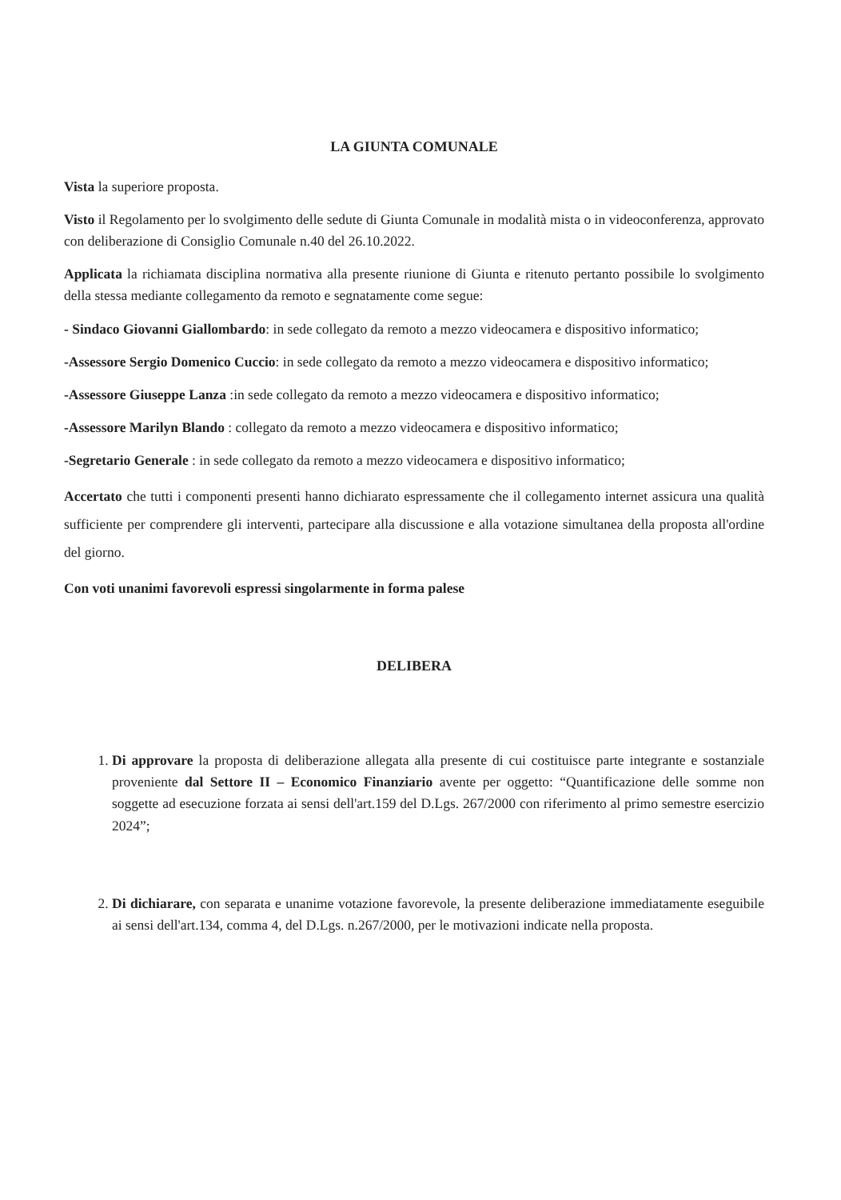LA GIUNTA COMUNALE
Vista la superiore proposta.
Visto il Regolamento per lo svolgimento delle sedute di Giunta Comunale in modalità mista o in videoconferenza, approvato con deliberazione di Consiglio Comunale n.40 del 26.10.2022.
Applicata la richiamata disciplina normativa alla presente riunione di Giunta e ritenuto pertanto possibile lo svolgimento della stessa mediante collegamento da remoto e segnatamente come segue:
- Sindaco Giovanni Giallombardo: in sede collegato da remoto a mezzo videocamera e dispositivo informatico;
-Assessore Sergio Domenico Cuccio: in sede collegato da remoto a mezzo videocamera e dispositivo informatico;
-Assessore Giuseppe Lanza :in sede collegato da remoto a mezzo videocamera e dispositivo informatico;
-Assessore Marilyn Blando : collegato da remoto a mezzo videocamera e dispositivo informatico;
-Segretario Generale : in sede collegato da remoto a mezzo videocamera e dispositivo informatico;
Accertato che tutti i componenti presenti hanno dichiarato espressamente che il collegamento internet assicura una qualità sufficiente per comprendere gli interventi, partecipare alla discussione e alla votazione simultanea della proposta all'ordine del giorno.
Con voti unanimi favorevoli espressi singolarmente in forma palese
DELIBERA
1. Di approvare la proposta di deliberazione allegata alla presente di cui costituisce parte integrante e sostanziale proveniente dal Settore II – Economico Finanziario avente per oggetto: “Quantificazione delle somme non soggette ad esecuzione forzata ai sensi dell'art.159 del D.Lgs. 267/2000 con riferimento al primo semestre esercizio 2024”;
2. Di dichiarare, con separata e unanime votazione favorevole, la presente deliberazione immediatamente eseguibile ai sensi dell'art.134, comma 4, del D.Lgs. n.267/2000, per le motivazioni indicate nella proposta.